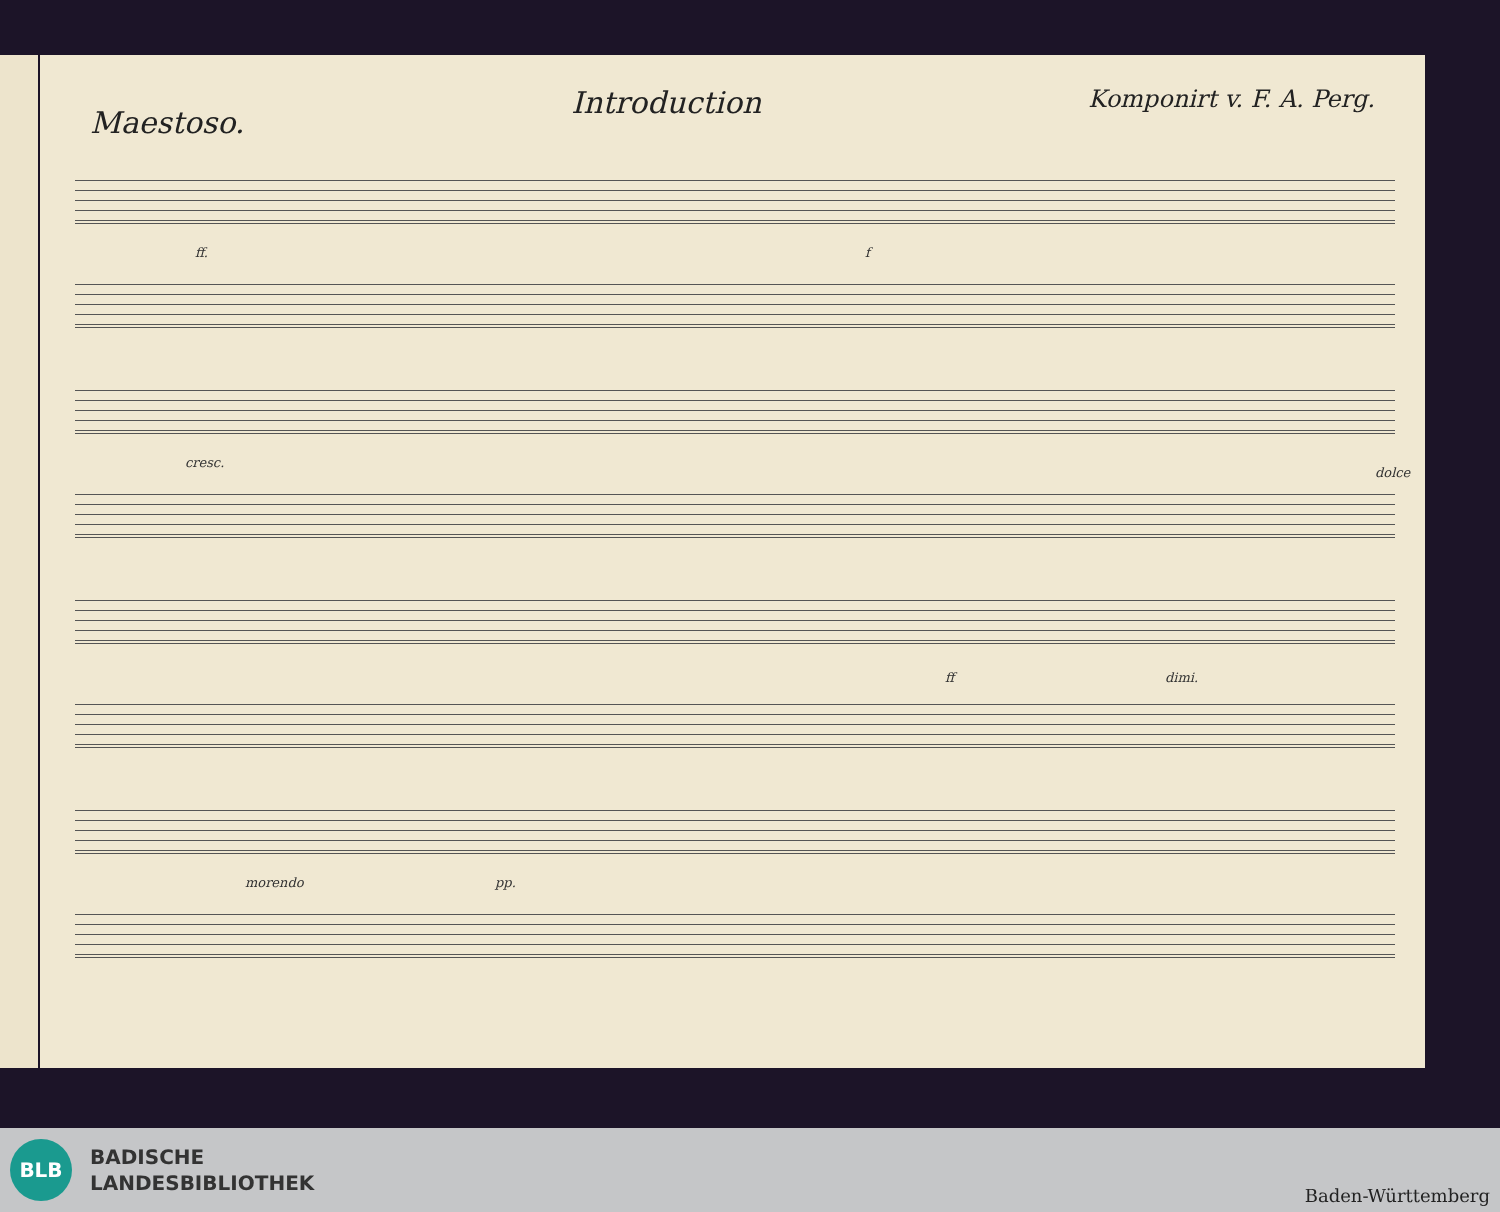Maestoso.
Introduction
Komponirt v. F. A. Perg.
ff. f
cresc.
dolce
ff dimi.
morendo pp.
BLB
BADISCHE
LANDESBIBLIOTHEK
Baden-Württemberg